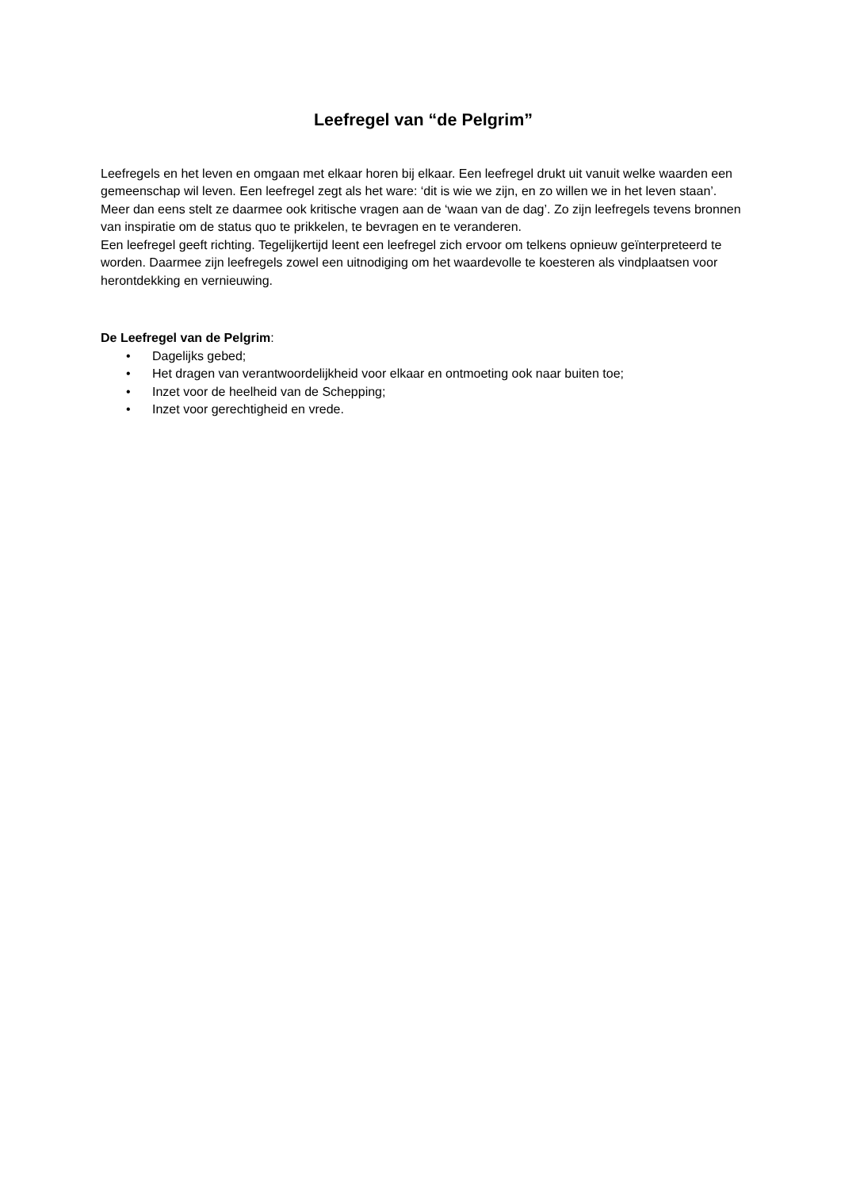Leefregel van “de Pelgrim”
Leefregels en het leven en omgaan met elkaar horen bij elkaar. Een leefregel drukt uit vanuit welke waarden een gemeenschap wil leven. Een leefregel zegt als het ware: ‘dit is wie we zijn, en zo willen we in het leven staan’. Meer dan eens stelt ze daarmee ook kritische vragen aan de ‘waan van de dag’. Zo zijn leefregels tevens bronnen van inspiratie om de status quo te prikkelen, te bevragen en te veranderen.
Een leefregel geeft richting. Tegelijkertijd leent een leefregel zich ervoor om telkens opnieuw geïnterpreteerd te worden. Daarmee zijn leefregels zowel een uitnodiging om het waardevolle te koesteren als vindplaatsen voor herontdekking en vernieuwing.
De Leefregel van de Pelgrim:
• Dagelijks gebed;
• Het dragen van verantwoordelijkheid voor elkaar en ontmoeting ook naar buiten toe;
• Inzet voor de heelheid van de Schepping;
• Inzet voor gerechtigheid en vrede.